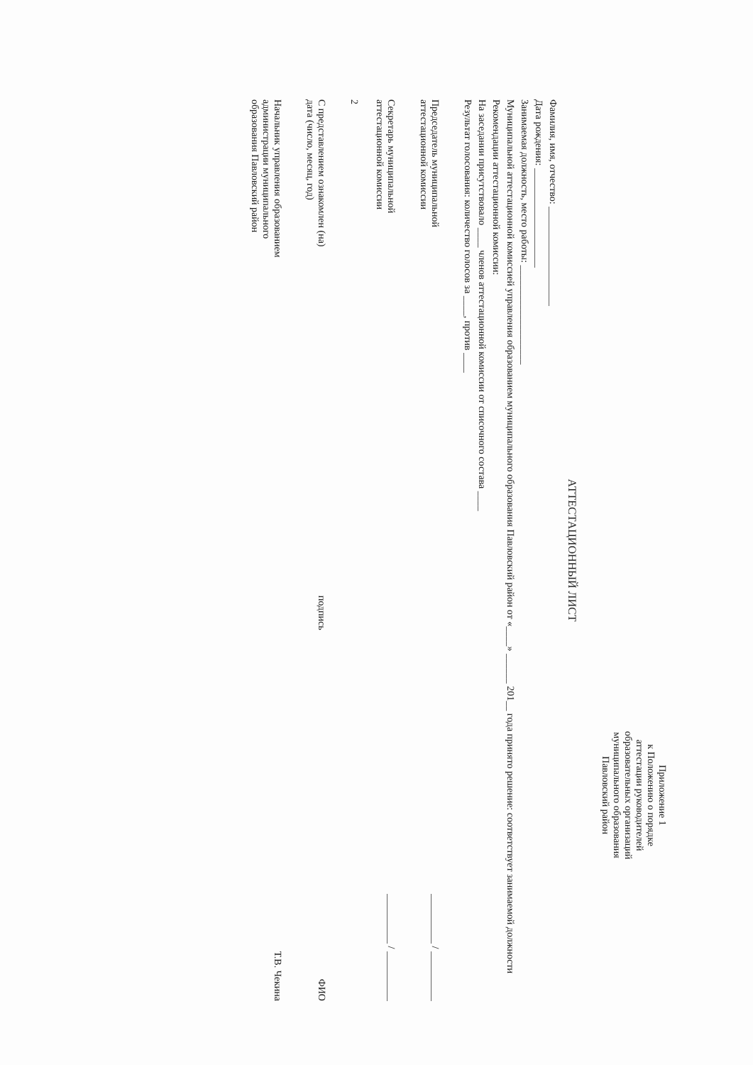Приложение 1
к Положению о порядке
аттестации руководителей
образовательных организаций
муниципального образования
Павловский район
АТТЕСТАЦИОННЫЙ ЛИСТ
Фамилия, имя, отчество: ____________________
Дата рождения: ____________________
Занимаемая должность, место работы: ____________________
Муниципальной аттестационной комиссией управления образованием муниципального образования Павловский район от «____» ______ 201__ года принято решение: соответствует занимаемой должности
Рекомендации аттестационной комиссии:
На заседании присутствовало ____ членов аттестационной комиссии от списочного состава ____
Результат голосования: количество голосов за ____, против ____
Председатель муниципальной
аттестационной комиссии __________ / __________
Секретарь муниципальной
аттестационной комиссии __________ / __________
2
С представлением ознакомлен (на)
дата (число, месяц, год) подпись ФИО
Начальник управления образованием
администрации муниципального
образования Павловский район Т.В. Чекина